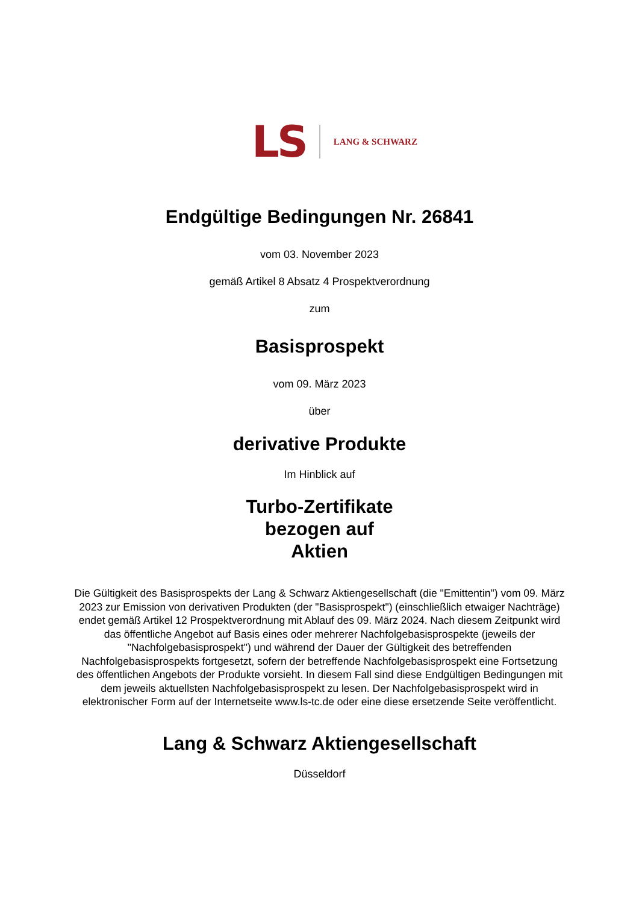LS LANG & SCHWARZ
Endgültige Bedingungen Nr. 26841
vom 03. November 2023
gemäß Artikel 8 Absatz 4 Prospektverordnung
zum
Basisprospekt
vom 09. März 2023
über
derivative Produkte
Im Hinblick auf
Turbo-Zertifikate
bezogen auf
Aktien
Die Gültigkeit des Basisprospekts der Lang & Schwarz Aktiengesellschaft (die "Emittentin") vom 09. März 2023 zur Emission von derivativen Produkten (der "Basisprospekt") (einschließlich etwaiger Nachträge) endet gemäß Artikel 12 Prospektverordnung mit Ablauf des 09. März 2024. Nach diesem Zeitpunkt wird das öffentliche Angebot auf Basis eines oder mehrerer Nachfolgebasisprospekte (jeweils der "Nachfolgebasisprospekt") und während der Dauer der Gültigkeit des betreffenden Nachfolgebasisprospekts fortgesetzt, sofern der betreffende Nachfolgebasisprospekt eine Fortsetzung des öffentlichen Angebots der Produkte vorsieht. In diesem Fall sind diese Endgültigen Bedingungen mit dem jeweils aktuellsten Nachfolgebasisprospekt zu lesen. Der Nachfolgebasisprospekt wird in elektronischer Form auf der Internetseite www.ls-tc.de oder eine diese ersetzende Seite veröffentlicht.
Lang & Schwarz Aktiengesellschaft
Düsseldorf